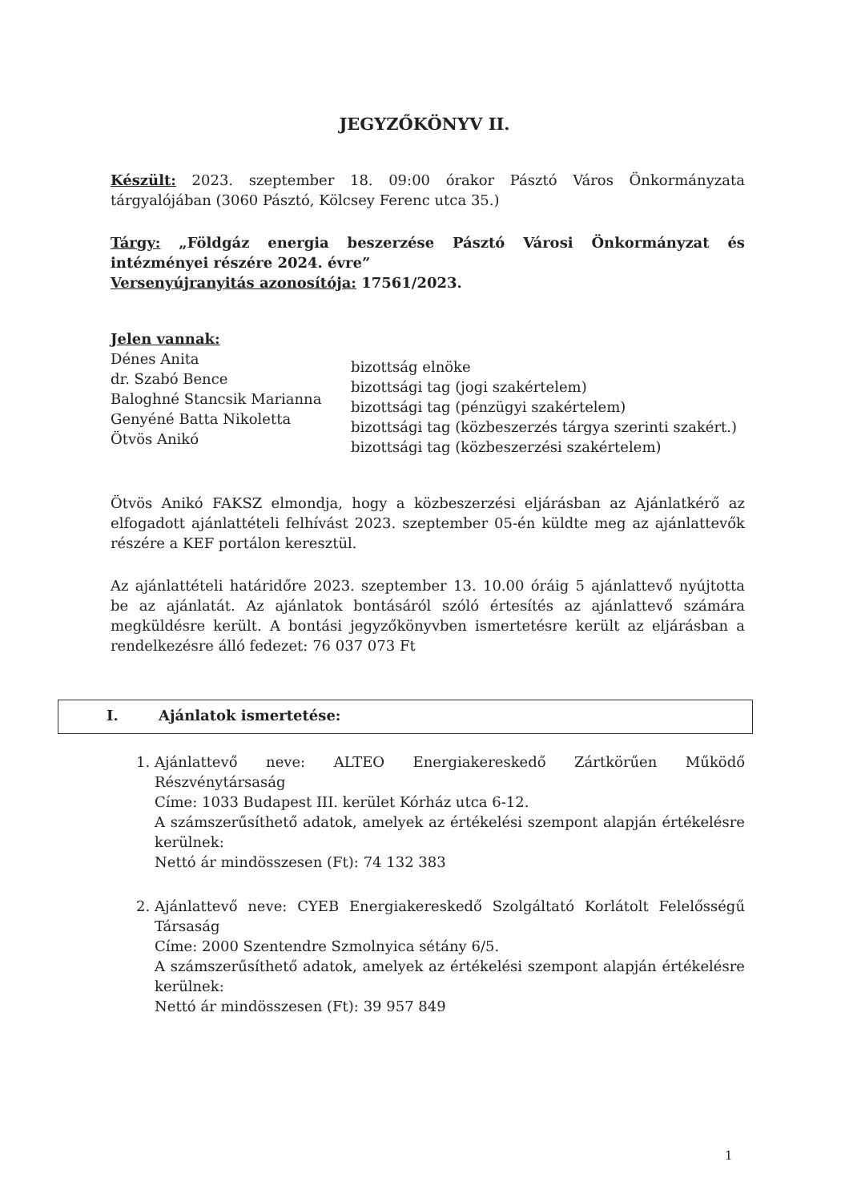JEGYZŐKÖNYV II.
Készült: 2023. szeptember 18. 09:00 órakor Pásztó Város Önkormányzata tárgyalójában (3060 Pásztó, Kölcsey Ferenc utca 35.)
Tárgy: „Földgáz energia beszerzése Pásztó Városi Önkormányzat és intézményei részére 2024. évre”
Versenyújranyitás azonosítója: 17561/2023.
Jelen vannak:
Dénes Anita
dr. Szabó Bence
Baloghné Stancsik Marianna
Genyéné Batta Nikoletta
Ötvös Anikó
bizottság elnöke
bizottsági tag (jogi szakértelem)
bizottsági tag (pénzügyi szakértelem)
bizottsági tag (közbeszerzés tárgya szerinti szakért.)
bizottsági tag (közbeszerzési szakértelem)
Ötvös Anikó FAKSZ elmondja, hogy a közbeszerzési eljárásban az Ajánlatkérő az elfogadott ajánlattételi felhívást 2023. szeptember 05-én küldte meg az ajánlattevők részére a KEF portálon keresztül.
Az ajánlattételi határidőre 2023. szeptember 13. 10.00 óráig 5 ajánlattevő nyújtotta be az ajánlatát. Az ajánlatok bontásáról szóló értesítés az ajánlattevő számára megküldésre került. A bontási jegyzőkönyvben ismertetésre került az eljárásban a rendelkezésre álló fedezet: 76 037 073 Ft
I. Ajánlatok ismertetése:
1. Ajánlattevő neve: ALTEO Energiakereskedő Zártkörűen Működő Részvénytársaság
Címe: 1033 Budapest III. kerület Kórház utca 6-12.
A számszerűsíthető adatok, amelyek az értékelési szempont alapján értékelésre kerülnek:
Nettó ár mindösszesen (Ft): 74 132 383
2. Ajánlattevő neve: CYEB Energiakereskedő Szolgáltató Korlátolt Felelősségű Társaság
Címe: 2000 Szentendre Szmolnyica sétány 6/5.
A számszerűsíthető adatok, amelyek az értékelési szempont alapján értékelésre kerülnek:
Nettó ár mindösszesen (Ft): 39 957 849
1